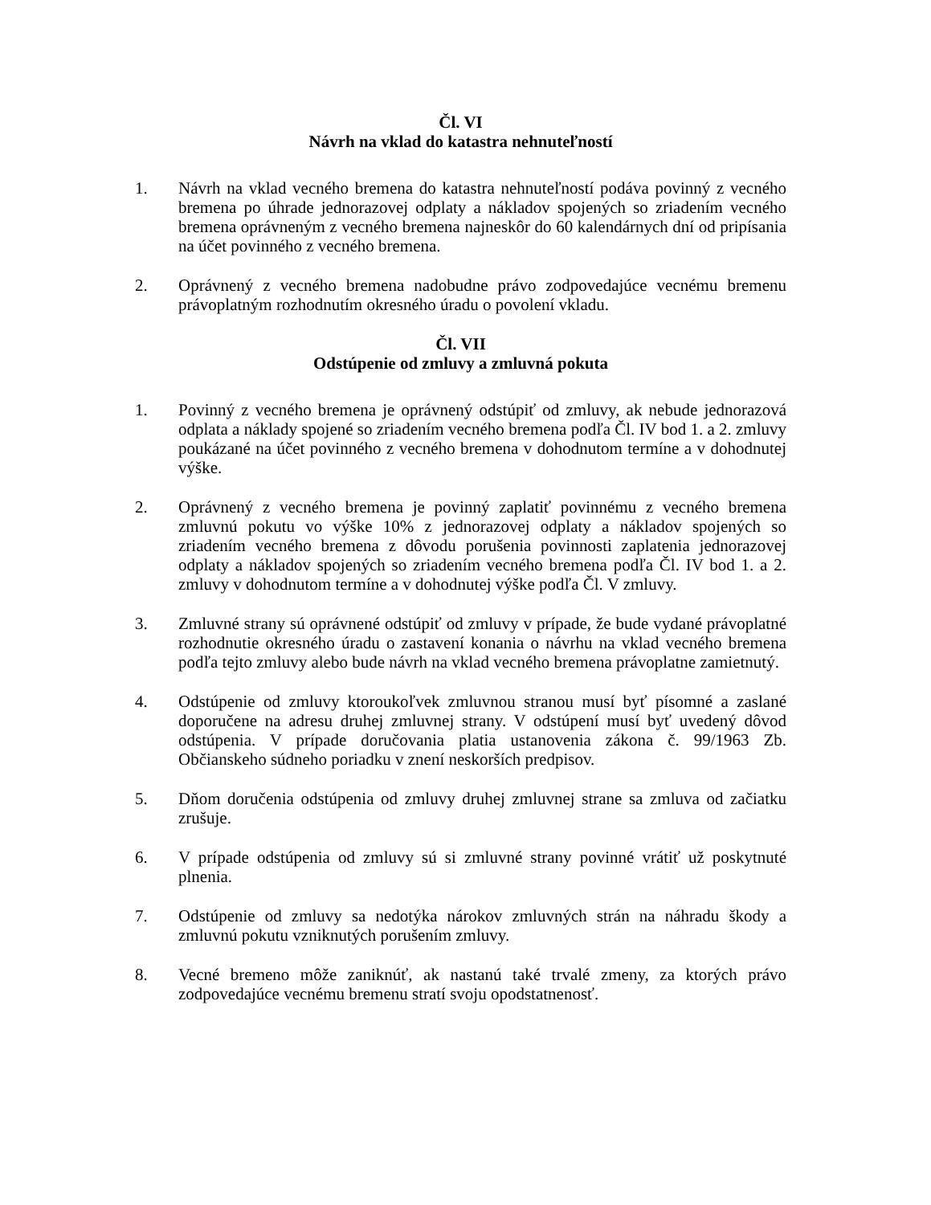Čl. VI
Návrh na vklad do katastra nehnuteľností
1. Návrh na vklad vecného bremena do katastra nehnuteľností podáva povinný z vecného bremena po úhrade jednorazovej odplaty a nákladov spojených so zriadením vecného bremena oprávneným z vecného bremena najneskôr do 60 kalendárnych dní od pripísania na účet povinného z vecného bremena.
2. Oprávnený z vecného bremena nadobudne právo zodpovedajúce vecnému bremenu právoplatným rozhodnutím okresného úradu o povolení vkladu.
Čl. VII
Odstúpenie od zmluvy a zmluvná pokuta
1. Povinný z vecného bremena je oprávnený odstúpiť od zmluvy, ak nebude jednorazová odplata a náklady spojené so zriadením vecného bremena podľa Čl. IV bod 1. a 2. zmluvy poukázané na účet povinného z vecného bremena v dohodnutom termíne a v dohodnutej výške.
2. Oprávnený z vecného bremena je povinný zaplatiť povinnému z vecného bremena zmluvnú pokutu vo výške 10% z jednorazovej odplaty a nákladov spojených so zriadením vecného bremena z dôvodu porušenia povinnosti zaplatenia jednorazovej odplaty a nákladov spojených so zriadením vecného bremena podľa Čl. IV bod 1. a 2. zmluvy v dohodnutom termíne a v dohodnutej výške podľa Čl. V zmluvy.
3. Zmluvné strany sú oprávnené odstúpiť od zmluvy v prípade, že bude vydané právoplatné rozhodnutie okresného úradu o zastavení konania o návrhu na vklad vecného bremena podľa tejto zmluvy alebo bude návrh na vklad vecného bremena právoplatne zamietnutý.
4. Odstúpenie od zmluvy ktoroukoľvek zmluvnou stranou musí byť písomné a zaslané doporučene na adresu druhej zmluvnej strany. V odstúpení musí byť uvedený dôvod odstúpenia. V prípade doručovania platia ustanovenia zákona č. 99/1963 Zb. Občianskeho súdneho poriadku v znení neskorších predpisov.
5. Dňom doručenia odstúpenia od zmluvy druhej zmluvnej strane sa zmluva od začiatku zrušuje.
6. V prípade odstúpenia od zmluvy sú si zmluvné strany povinné vrátiť už poskytnuté plnenia.
7. Odstúpenie od zmluvy sa nedotýka nárokov zmluvných strán na náhradu škody a zmluvnú pokutu vzniknutých porušením zmluvy.
8. Vecné bremeno môže zaniknúť, ak nastanú také trvalé zmeny, za ktorých právo zodpovedajúce vecnému bremenu stratí svoju opodstatnenosť.